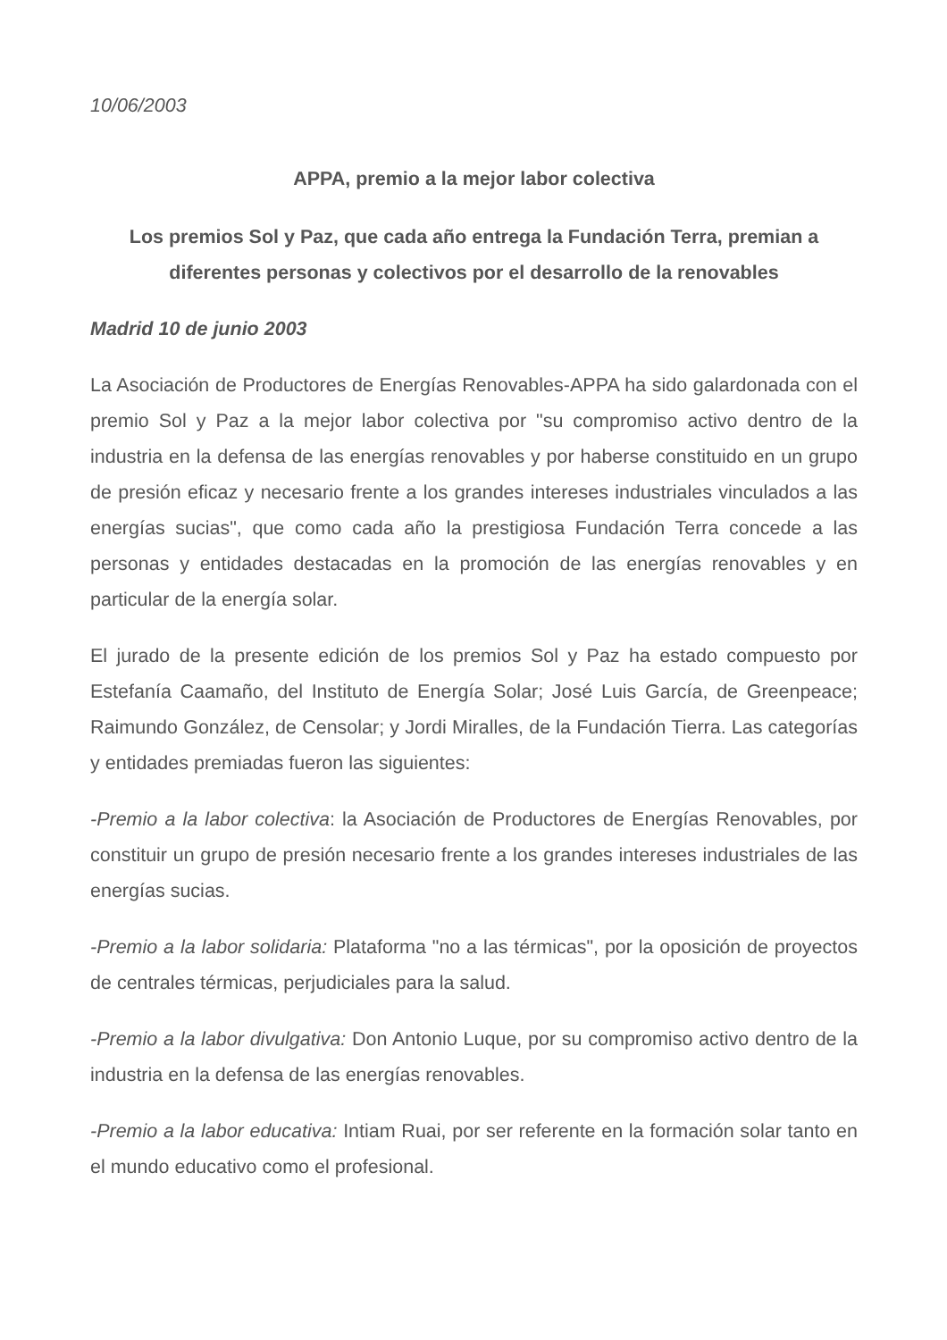10/06/2003
APPA, premio a la mejor labor colectiva
Los premios Sol y Paz, que cada año entrega la Fundación Terra, premian a diferentes personas y colectivos por el desarrollo de la renovables
Madrid 10 de junio 2003
La Asociación de Productores de Energías Renovables-APPA ha sido galardonada con el premio Sol y Paz a la mejor labor colectiva por "su compromiso activo dentro de la industria en la defensa de las energías renovables y por haberse constituido en un grupo de presión eficaz y necesario frente a los grandes intereses industriales vinculados a las energías sucias", que como cada año la prestigiosa Fundación Terra concede a las personas y entidades destacadas en la promoción de las energías renovables y en particular de la energía solar.
El jurado de la presente edición de los premios Sol y Paz ha estado compuesto por Estefanía Caamaño, del Instituto de Energía Solar; José Luis García, de Greenpeace; Raimundo González, de Censolar; y Jordi Miralles, de la Fundación Tierra. Las categorías y entidades premiadas fueron las siguientes:
-Premio a la labor colectiva: la Asociación de Productores de Energías Renovables, por constituir un grupo de presión necesario frente a los grandes intereses industriales de las energías sucias.
-Premio a la labor solidaria: Plataforma "no a las térmicas", por la oposición de proyectos de centrales térmicas, perjudiciales para la salud.
-Premio a la labor divulgativa: Don Antonio Luque, por su compromiso activo dentro de la industria en la defensa de las energías renovables.
-Premio a la labor educativa: Intiam Ruai, por ser referente en la formación solar tanto en el mundo educativo como el profesional.